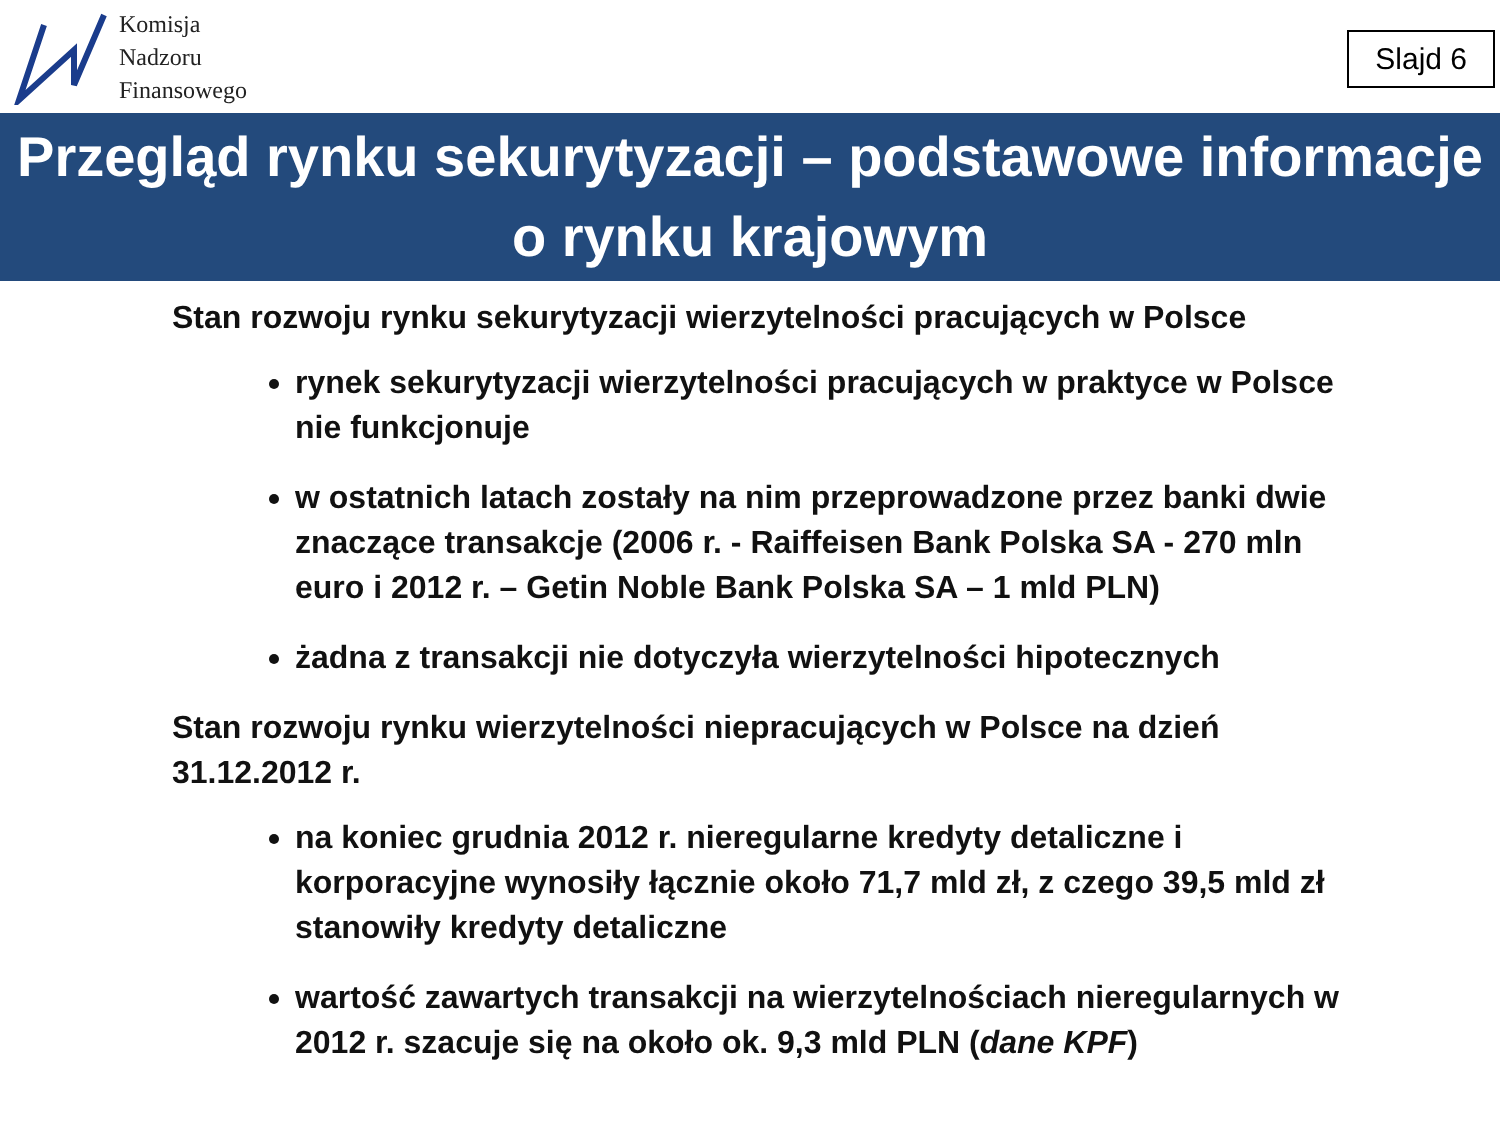Komisja
Nadzoru
Finansowego
Slajd 6
Przegląd rynku sekurytyzacji – podstawowe informacje
o rynku krajowym
Stan rozwoju rynku sekurytyzacji wierzytelności pracujących w Polsce
rynek sekurytyzacji wierzytelności pracujących w praktyce w Polsce nie funkcjonuje
w ostatnich latach zostały na nim przeprowadzone przez banki dwie znaczące transakcje (2006 r. - Raiffeisen Bank Polska SA - 270 mln euro i 2012 r. – Getin Noble Bank Polska SA – 1 mld PLN)
żadna z transakcji nie dotyczyła wierzytelności hipotecznych
Stan rozwoju rynku wierzytelności niepracujących w Polsce na dzień 31.12.2012 r.
na koniec grudnia 2012 r. nieregularne kredyty detaliczne i korporacyjne wynosiły łącznie około 71,7 mld zł, z czego 39,5 mld zł stanowiły kredyty detaliczne
wartość zawartych transakcji na wierzytelnościach nieregularnych w 2012 r. szacuje się na około ok. 9,3 mld PLN (dane KPF)